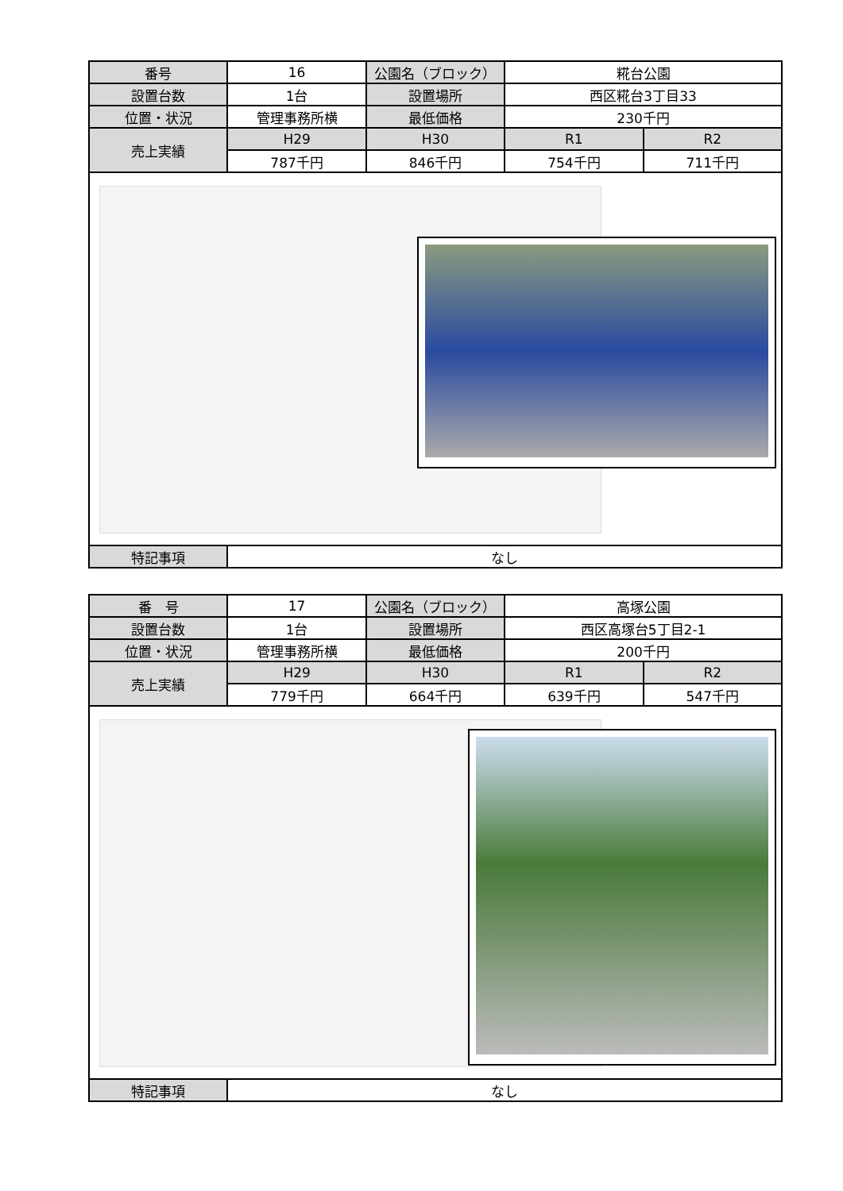| 番号 | 16 | 公園名（ブロック） | 糀台公園 | |
| 設置台数 | 1台 | 設置場所 | 西区糀台3丁目33 | |
| 位置・状況 | 管理事務所横 | 最低価格 | 230千円 | |
| 売上実績 | H29 | H30 | R1 | R2 |
| | 787千円 | 846千円 | 754千円 | 711千円 |
| 特記事項 | なし | | | |
| 番 号 | 17 | 公園名（ブロック） | 高塚公園 | |
| 設置台数 | 1台 | 設置場所 | 西区高塚台5丁目2-1 | |
| 位置・状況 | 管理事務所横 | 最低価格 | 200千円 | |
| 売上実績 | H29 | H30 | R1 | R2 |
| | 779千円 | 664千円 | 639千円 | 547千円 |
| 特記事項 | なし | | | |